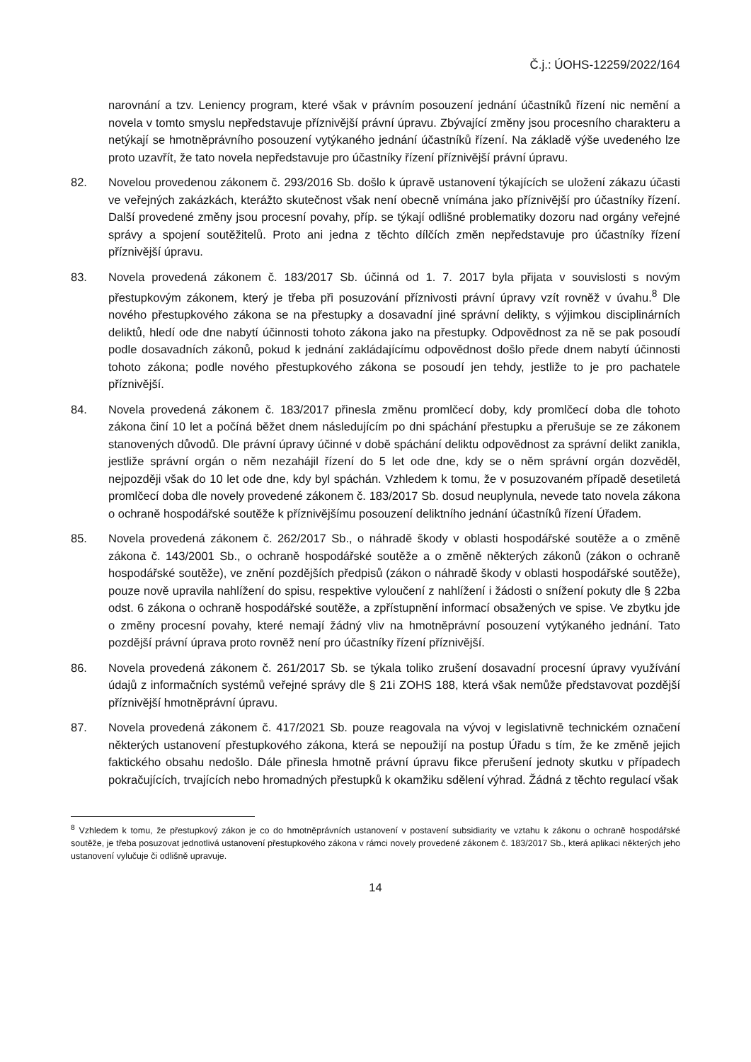Č.j.: ÚOHS-12259/2022/164
narovnání a tzv. Leniency program, které však v právním posouzení jednání účastníků řízení nic nemění a novela v tomto smyslu nepředstavuje příznivější právní úpravu. Zbývající změny jsou procesního charakteru a netýkají se hmotněprávního posouzení vytýkaného jednání účastníků řízení. Na základě výše uvedeného lze proto uzavřít, že tato novela nepředstavuje pro účastníky řízení příznivější právní úpravu.
82. Novelou provedenou zákonem č. 293/2016 Sb. došlo k úpravě ustanovení týkajících se uložení zákazu účasti ve veřejných zakázkách, kterážto skutečnost však není obecně vnímána jako příznivější pro účastníky řízení. Další provedené změny jsou procesní povahy, příp. se týkají odlišné problematiky dozoru nad orgány veřejné správy a spojení soutěžitelů. Proto ani jedna z těchto dílčích změn nepředstavuje pro účastníky řízení příznivější úpravu.
83. Novela provedená zákonem č. 183/2017 Sb. účinná od 1. 7. 2017 byla přijata v souvislosti s novým přestupkovým zákonem, který je třeba při posuzování příznivosti právní úpravy vzít rovněž v úvahu.<sup>8</sup> Dle nového přestupkového zákona se na přestupky a dosavadní jiné správní delikty, s výjimkou disciplinárních deliktů, hledí ode dne nabytí účinnosti tohoto zákona jako na přestupky. Odpovědnost za ně se pak posoudí podle dosavadních zákonů, pokud k jednání zakládajícímu odpovědnost došlo přede dnem nabytí účinnosti tohoto zákona; podle nového přestupkového zákona se posoudí jen tehdy, jestliže to je pro pachatele příznivější.
84. Novela provedená zákonem č. 183/2017 přinesla změnu promlčecí doby, kdy promlčecí doba dle tohoto zákona činí 10 let a počíná běžet dnem následujícím po dni spáchání přestupku a přerušuje se ze zákonem stanovených důvodů. Dle právní úpravy účinné v době spáchání deliktu odpovědnost za správní delikt zanikla, jestliže správní orgán o něm nezahájil řízení do 5 let ode dne, kdy se o něm správní orgán dozvěděl, nejpozději však do 10 let ode dne, kdy byl spáchán. Vzhledem k tomu, že v posuzovaném případě desetiletá promlčecí doba dle novely provedené zákonem č. 183/2017 Sb. dosud neuplynula, nevede tato novela zákona o ochraně hospodářské soutěže k příznivějšímu posouzení deliktního jednání účastníků řízení Úřadem.
85. Novela provedená zákonem č. 262/2017 Sb., o náhradě škody v oblasti hospodářské soutěže a o změně zákona č. 143/2001 Sb., o ochraně hospodářské soutěže a o změně některých zákonů (zákon o ochraně hospodářské soutěže), ve znění pozdějších předpisů (zákon o náhradě škody v oblasti hospodářské soutěže), pouze nově upravila nahlížení do spisu, respektive vyloučení z nahlížení i žádosti o snížení pokuty dle § 22ba odst. 6 zákona o ochraně hospodářské soutěže, a zpřístupnění informací obsažených ve spise. Ve zbytku jde o změny procesní povahy, které nemají žádný vliv na hmotněprávní posouzení vytýkaného jednání. Tato pozdější právní úprava proto rovněž není pro účastníky řízení příznivější.
86. Novela provedená zákonem č. 261/2017 Sb. se týkala toliko zrušení dosavadní procesní úpravy využívání údajů z informačních systémů veřejné správy dle § 21i ZOHS 188, která však nemůže představovat pozdější příznivější hmotněprávní úpravu.
87. Novela provedená zákonem č. 417/2021 Sb. pouze reagovala na vývoj v legislativně technickém označení některých ustanovení přestupkového zákona, která se nepoužijí na postup Úřadu s tím, že ke změně jejich faktického obsahu nedošlo. Dále přinesla hmotně právní úpravu fikce přerušení jednoty skutku v případech pokračujících, trvajících nebo hromadných přestupků k okamžiku sdělení výhrad. Žádná z těchto regulací však
<sup>8</sup> Vzhledem k tomu, že přestupkový zákon je co do hmotněprávních ustanovení v postavení subsidiarity ve vztahu k zákonu o ochraně hospodářské soutěže, je třeba posuzovat jednotlivá ustanovení přestupkového zákona v rámci novely provedené zákonem č. 183/2017 Sb., která aplikaci některých jeho ustanovení vylučuje či odlišně upravuje.
14